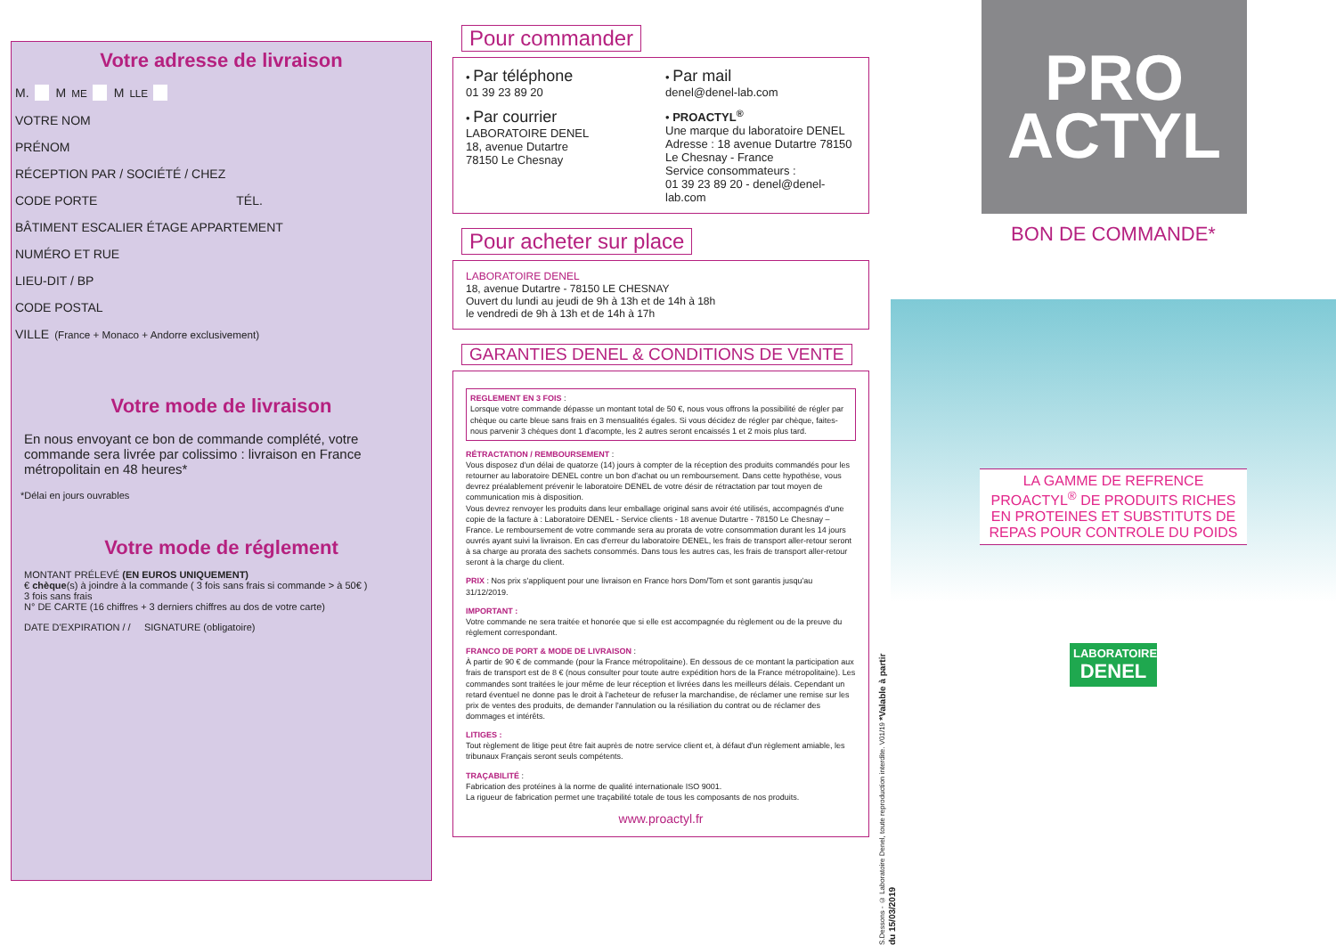Votre adresse de livraison
M. M<sup>ME</sup> M<sup>LLE</sup>
VOTRE NOM
PRÉNOM
RÉCEPTION PAR / SOCIÉTÉ / CHEZ
CODE PORTE TÉL.
BÂTIMENT ESCALIER ÉTAGE APPARTEMENT
NUMÉRO ET RUE
LIEU-DIT / BP
CODE POSTAL
VILLE (France + Monaco + Andorre exclusivement)
Votre mode de livraison
En nous envoyant ce bon de commande complété, votre commande sera livrée par colissimo : livraison en France métropolitain en 48 heures*
*Délai en jours ouvrables
Votre mode de réglement
MONTANT PRÉLEVÉ (EN EUROS UNIQUEMENT)
€ chèque(s) à joindre à la commande ( 3 fois sans frais si commande > à 50€ )
3 fois sans frais
N° DE CARTE (16 chiffres + 3 derniers chiffres au dos de votre carte)
DATE D'EXPIRATION / / SIGNATURE (obligatoire)
Pour commander
• Par téléphone
01 39 23 89 20
• Par mail
denel@denel-lab.com
• Par courrier
LABORATOIRE DENEL
18, avenue Dutartre
78150 Le Chesnay
• PROACTYL<sup>®</sup>
Une marque du laboratoire DENEL
Adresse : 18 avenue Dutartre 78150
Le Chesnay - France
Service consommateurs :
01 39 23 89 20 - denel@denel-lab.com
Pour acheter sur place
LABORATOIRE DENEL
18, avenue Dutartre - 78150 LE CHESNAY
Ouvert du lundi au jeudi de 9h à 13h et de 14h à 18h
le vendredi de 9h à 13h et de 14h à 17h
GARANTIES DENEL & CONDITIONS DE VENTE
REGLEMENT EN 3 FOIS :
Lorsque votre commande dépasse un montant total de 50 €, nous vous offrons la possibilité de régler par chèque ou carte bleue sans frais en 3 mensualités égales. Si vous décidez de régler par chèque, faites-nous parvenir 3 chèques dont 1 d'acompte, les 2 autres seront encaissés 1 et 2 mois plus tard.
RÉTRACTATION / REMBOURSEMENT :
Vous disposez d'un délai de quatorze (14) jours à compter de la réception des produits commandés pour les retourner au laboratoire DENEL contre un bon d'achat ou un remboursement. Dans cette hypothèse, vous devrez préalablement prévenir le laboratoire DENEL de votre désir de rétractation par tout moyen de communication mis à disposition.
Vous devrez renvoyer les produits dans leur emballage original sans avoir été utilisés, accompagnés d'une copie de la facture à : Laboratoire DENEL - Service clients - 18 avenue Dutartre - 78150 Le Chesnay – France. Le remboursement de votre commande sera au prorata de votre consommation durant les 14 jours ouvrés ayant suivi la livraison. En cas d'erreur du laboratoire DENEL, les frais de transport aller-retour seront à sa charge au prorata des sachets consommés. Dans tous les autres cas, les frais de transport aller-retour seront à la charge du client.
PRIX : Nos prix s'appliquent pour une livraison en France hors Dom/Tom et sont garantis jusqu'au 31/12/2019.
IMPORTANT :
Votre commande ne sera traitée et honorée que si elle est accompagnée du règlement ou de la preuve du règlement correspondant.
FRANCO DE PORT & MODE DE LIVRAISON :
À partir de 90 € de commande (pour la France métropolitaine). En dessous de ce montant la participation aux frais de transport est de 8 € (nous consulter pour toute autre expédition hors de la France métropolitaine). Les commandes sont traitées le jour même de leur réception et livrées dans les meilleurs délais. Cependant un retard éventuel ne donne pas le droit à l'acheteur de refuser la marchandise, de réclamer une remise sur les prix de ventes des produits, de demander l'annulation ou la résiliation du contrat ou de réclamer des dommages et intérêts.
LITIGES :
Tout règlement de litige peut être fait auprès de notre service client et, à défaut d'un règlement amiable, les tribunaux Français seront seuls compétents.
TRAÇABILITÉ :
Fabrication des protéines à la norme de qualité internationale ISO 9001.
La rigueur de fabrication permet une traçabilité totale de tous les composants de nos produits.
www.proactyl.fr
S.Dessons - © Laboratoire Denel, toute reproduction interdite. V01/19 *Valable à partir du 15/03/2019
PRO
ACTYL
BON DE COMMANDE*
LA GAMME DE REFRENCE PROACTYL<sup>®</sup> DE PRODUITS RICHES EN PROTEINES ET SUBSTITUTS DE REPAS POUR CONTROLE DU POIDS
LABORATOIRE
DENEL